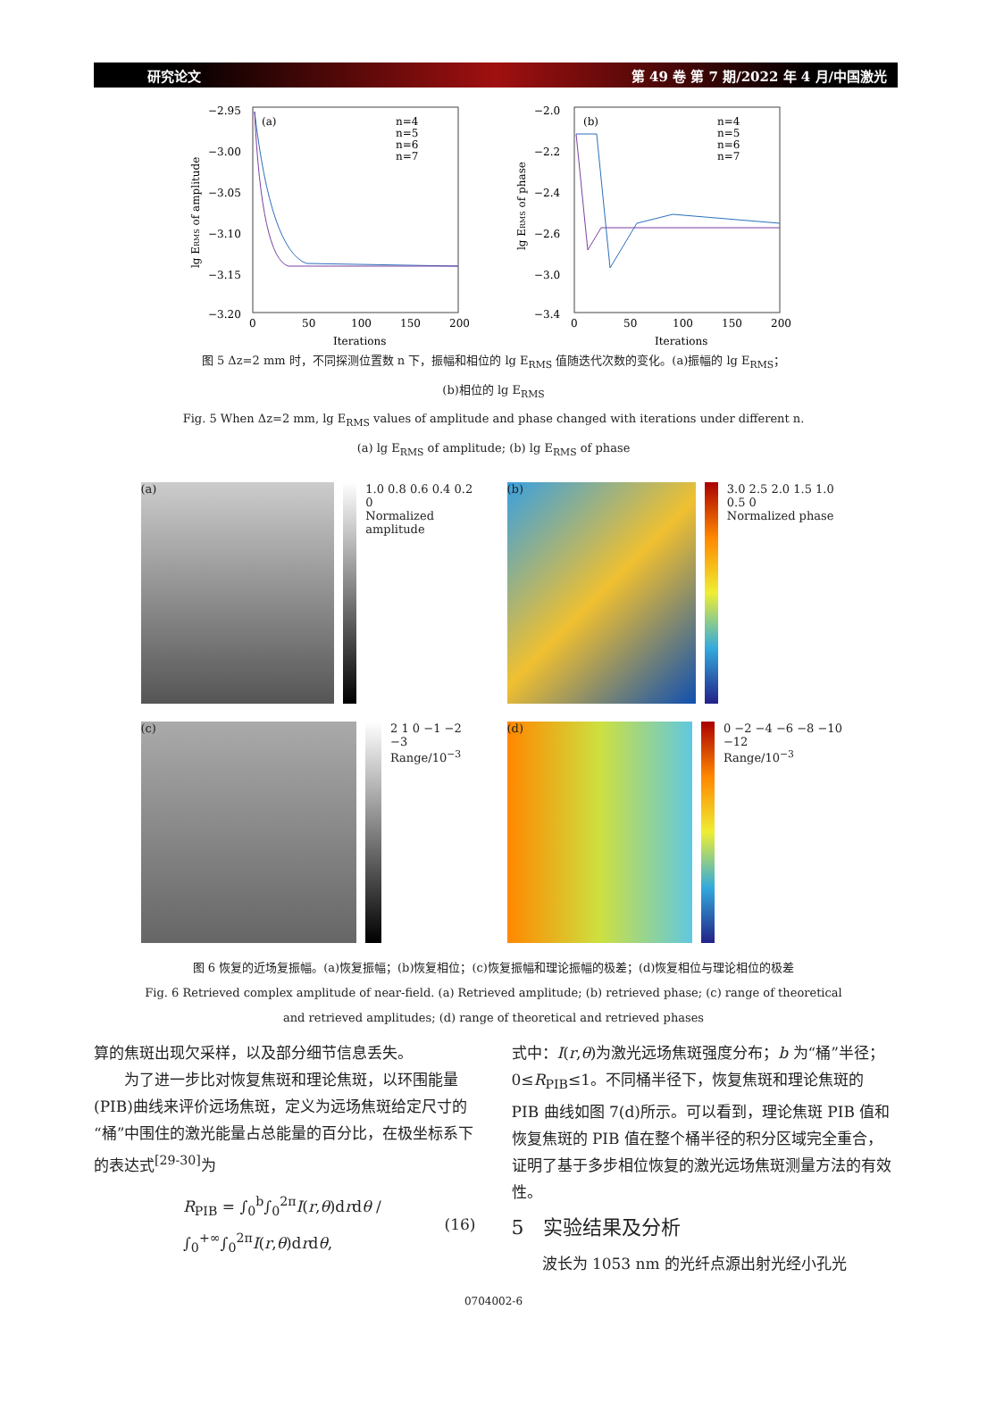研究论文 第 49 卷 第 7 期/2022 年 4 月/中国激光
(a)
−2.95
−3.00
−3.05
−3.10
−3.15
−3.20
0
50
100
150
200
Iterations
lg ERMS of amplitude
n=4
n=5
n=6
n=7
(b)
−2.0
−2.2
−2.4
−2.6
−3.0
−3.4
0
50
100
150
200
Iterations
lg ERMS of phase
n=4
n=5
n=6
n=7
图 5 Δz=2 mm 时，不同探测位置数 n 下，振幅和相位的 lg E<sub>RMS</sub> 值随迭代次数的变化。(a)振幅的 lg E<sub>RMS</sub>；
(b)相位的 lg E<sub>RMS</sub>
Fig. 5 When Δz=2 mm, lg E<sub>RMS</sub> values of amplitude and phase changed with iterations under different n.
(a) lg E<sub>RMS</sub> of amplitude; (b) lg E<sub>RMS</sub> of phase
(a)
1.0 0.8 0.6 0.4 0.2 0
Normalized amplitude
(b)
3.0 2.5 2.0 1.5 1.0 0.5 0
Normalized phase
(c)
2 1 0 −1 −2 −3
Range/10<sup>−3</sup>
(d)
0 −2 −4 −6 −8 −10 −12
Range/10<sup>−3</sup>
图 6 恢复的近场复振幅。(a)恢复振幅；(b)恢复相位；(c)恢复振幅和理论振幅的极差；(d)恢复相位与理论相位的极差
Fig. 6 Retrieved complex amplitude of near-field. (a) Retrieved amplitude; (b) retrieved phase; (c) range of theoretical
and retrieved amplitudes; (d) range of theoretical and retrieved phases
算的焦斑出现欠采样，以及部分细节信息丢失。
　　为了进一步比对恢复焦斑和理论焦斑，以环围能量(PIB)曲线来评价远场焦斑，定义为远场焦斑给定尺寸的“桶”中围住的激光能量占总能量的百分比，在极坐标系下的表达式<sup>[29-30]</sup>为
R<sub>PIB</sub> = ∫<sub>0</sub><sup>b</sup>∫<sub>0</sub><sup>2π</sup>I(r,θ)drdθ / ∫<sub>0</sub><sup>+∞</sup>∫<sub>0</sub><sup>2π</sup>I(r,θ)drdθ, (16)
式中：I(r,θ)为激光远场焦斑强度分布；b 为“桶”半径；0≤R<sub>PIB</sub>≤1。不同桶半径下，恢复焦斑和理论焦斑的 PIB 曲线如图 7(d)所示。可以看到，理论焦斑 PIB 值和恢复焦斑的 PIB 值在整个桶半径的积分区域完全重合，证明了基于多步相位恢复的激光远场焦斑测量方法的有效性。
5　实验结果及分析
　　波长为 1053 nm 的光纤点源出射光经小孔光
0704002-6